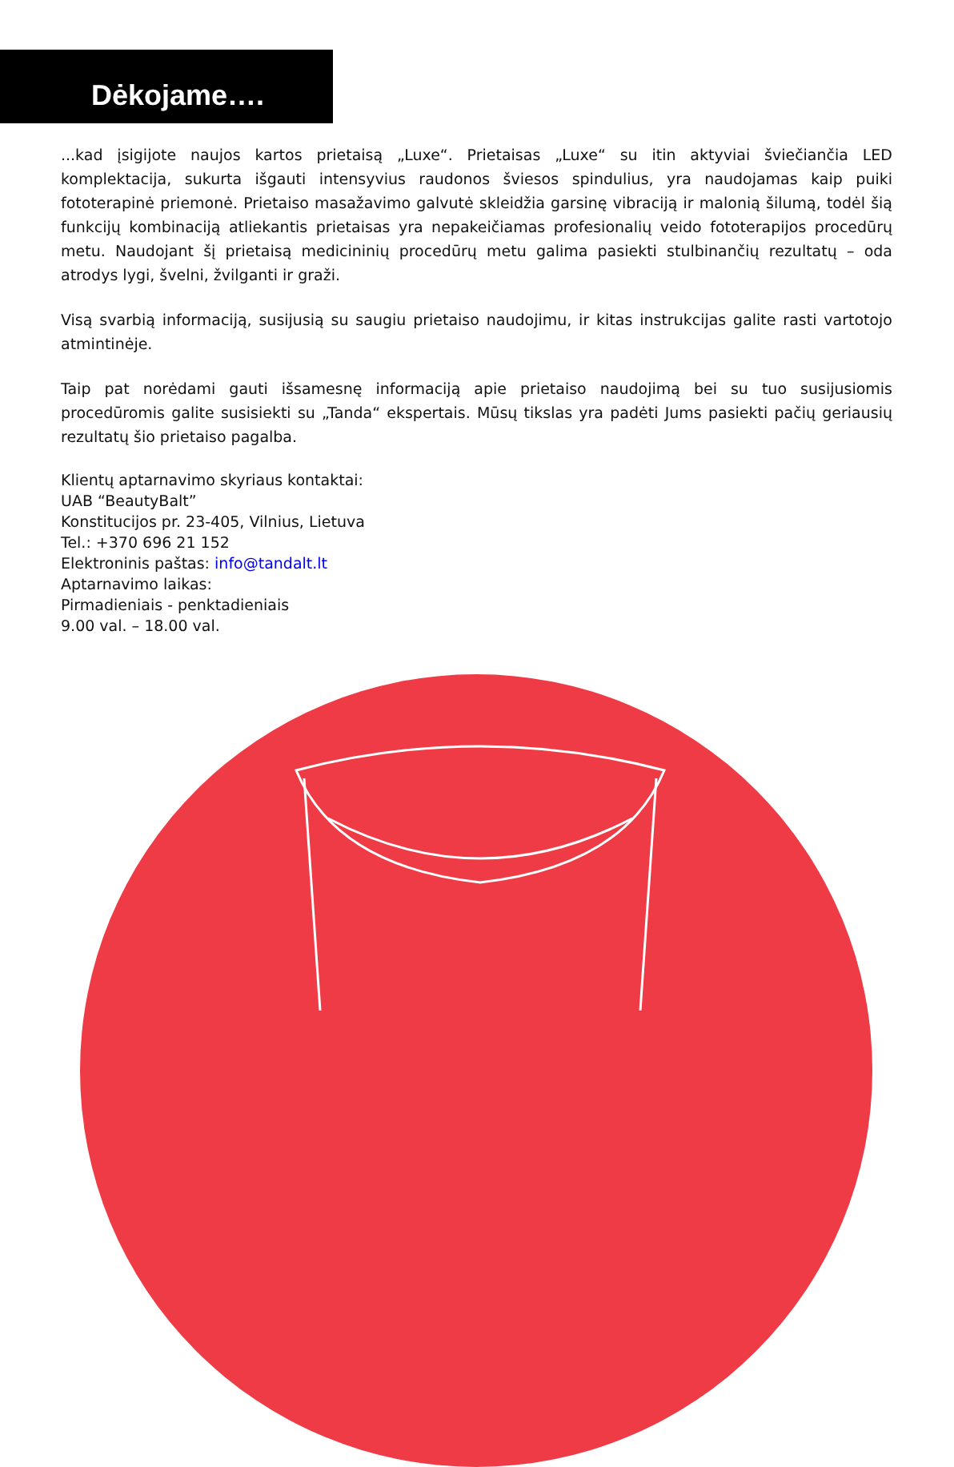Dėkojame….
...kad įsigijote naujos kartos prietaisą „Luxe“. Prietaisas „Luxe“ su itin aktyviai šviečiančia LED komplektacija, sukurta išgauti intensyvius raudonos šviesos spindulius, yra naudojamas kaip puiki fototerapinė priemonė. Prietaiso masažavimo galvutė skleidžia garsinę vibraciją ir malonią šilumą, todėl šią funkcijų kombinaciją atliekantis prietaisas yra nepakeičiamas profesionalių veido fototerapijos procedūrų metu. Naudojant šį prietaisą medicininių procedūrų metu galima pasiekti stulbinančių rezultatų – oda atrodys lygi, švelni, žvilganti ir graži.
Visą svarbią informaciją, susijusią su saugiu prietaiso naudojimu, ir kitas instrukcijas galite rasti vartotojo atmintinėje.
Taip pat norėdami gauti išsamesnę informaciją apie prietaiso naudojimą bei su tuo susijusiomis procedūromis galite susisiekti su „Tanda“ ekspertais. Mūsų tikslas yra padėti Jums pasiekti pačių geriausių rezultatų šio prietaiso pagalba.
Klientų aptarnavimo skyriaus kontaktai:
UAB “BeautyBalt”
Konstitucijos pr. 23-405, Vilnius, Lietuva
Tel.: +370 696 21 152
Elektroninis paštas: info@tandalt.lt
Aptarnavimo laikas:
Pirmadieniais - penktadieniais
9.00 val. – 18.00 val.